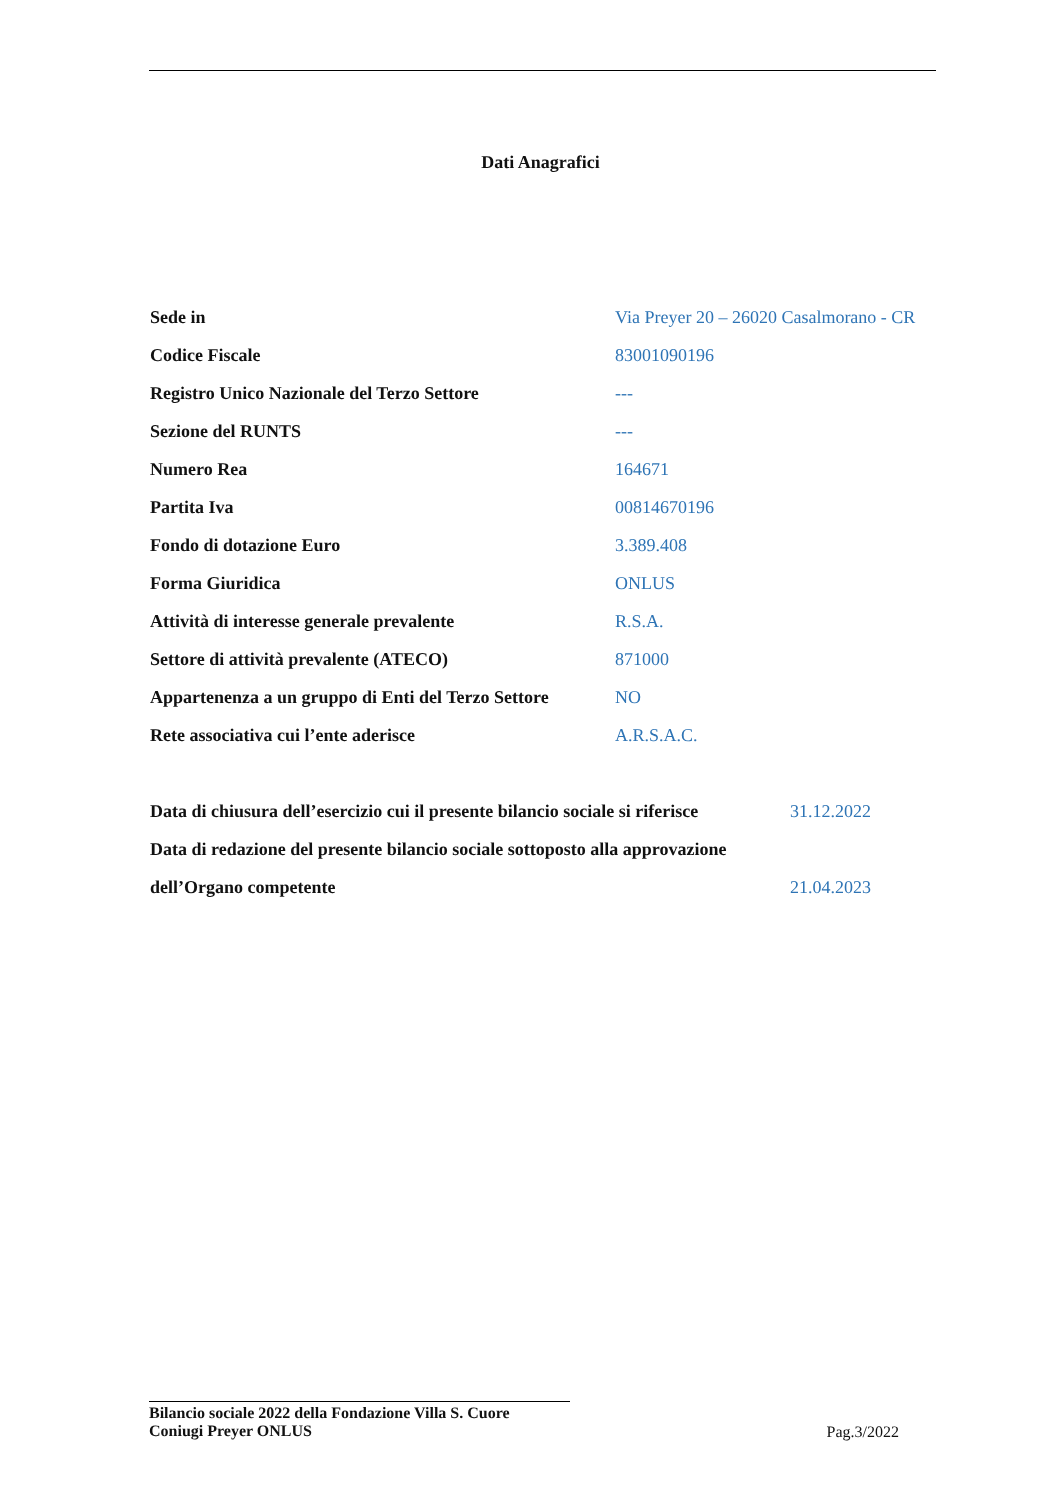Dati Anagrafici
| Sede in | Via Preyer 20 – 26020 Casalmorano - CR |
| Codice Fiscale | 83001090196 |
| Registro Unico Nazionale del Terzo Settore | --- |
| Sezione del RUNTS | --- |
| Numero Rea | 164671 |
| Partita Iva | 00814670196 |
| Fondo di dotazione Euro | 3.389.408 |
| Forma Giuridica | ONLUS |
| Attività di interesse generale prevalente | R.S.A. |
| Settore di attività prevalente (ATECO) | 871000 |
| Appartenenza a un gruppo di Enti del Terzo Settore | NO |
| Rete associativa cui l’ente aderisce | A.R.S.A.C. |
| Data di chiusura dell’esercizio cui il presente bilancio sociale si riferisce | 31.12.2022 |
| Data di redazione del presente bilancio sociale sottoposto alla approvazione | |
| dell’Organo competente | 21.04.2023 |
Bilancio sociale 2022 della Fondazione Villa S. Cuore
Coniugi Preyer ONLUS
Pag.3/2022